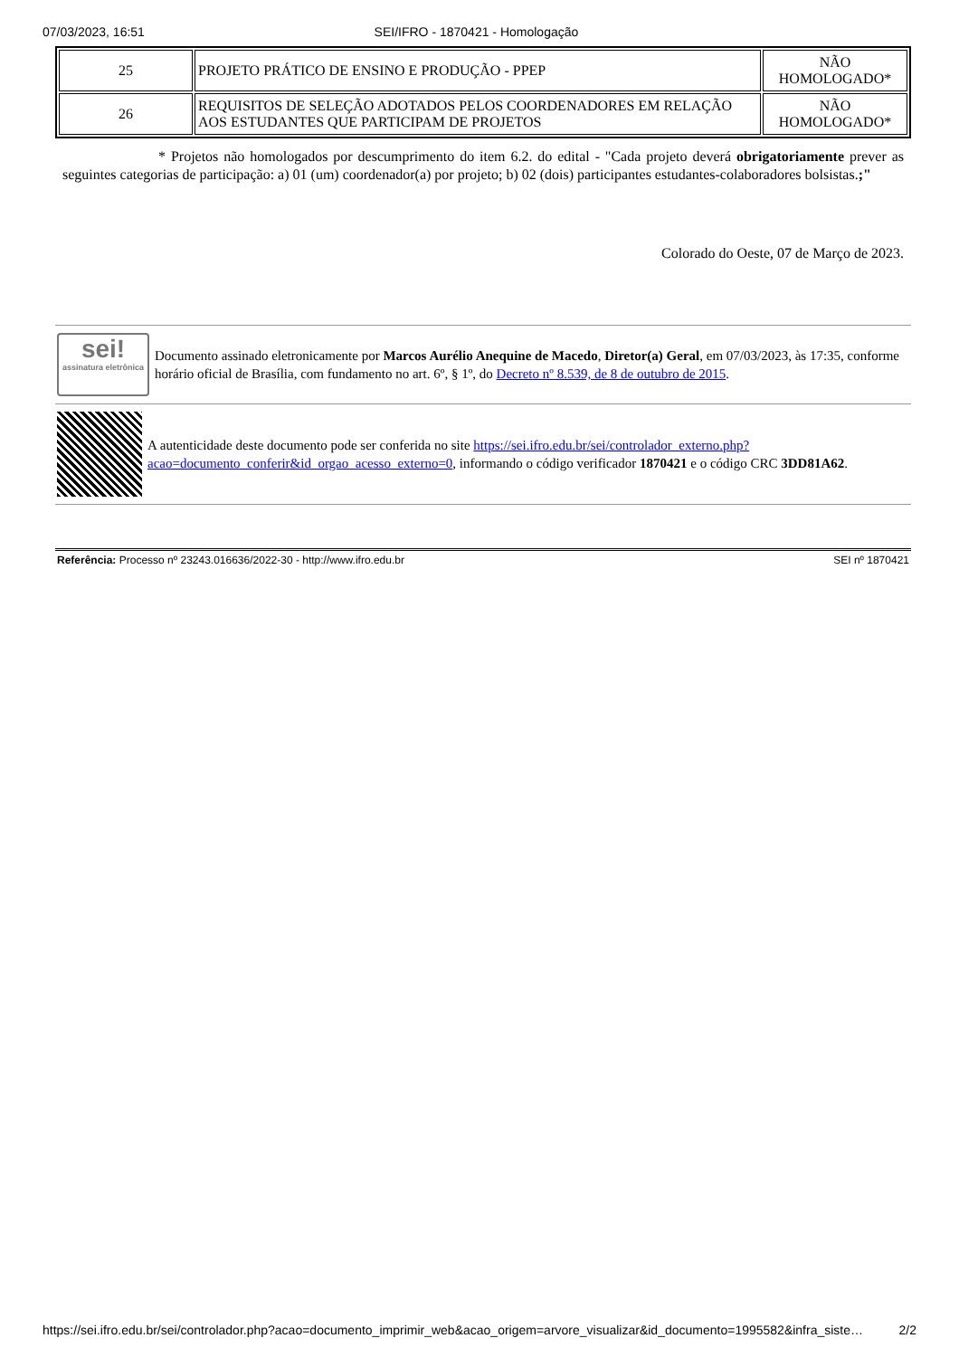07/03/2023, 16:51 SEI/IFRO - 1870421 - Homologação
| 25 | PROJETO PRÁTICO DE ENSINO E PRODUÇÃO - PPEP | NÃO HOMOLOGADO* |
| 26 | REQUISITOS DE SELEÇÃO ADOTADOS PELOS COORDENADORES EM RELAÇÃO AOS ESTUDANTES QUE PARTICIPAM DE PROJETOS | NÃO HOMOLOGADO* |
* Projetos não homologados por descumprimento do item 6.2. do edital - "Cada projeto deverá obrigatoriamente prever as seguintes categorias de participação: a) 01 (um) coordenador(a) por projeto; b) 02 (dois) participantes estudantes-colaboradores bolsistas.;"
Colorado do Oeste, 07 de Março de 2023.
sei!
assinatura eletrônica
Documento assinado eletronicamente por Marcos Aurélio Anequine de Macedo, Diretor(a) Geral, em 07/03/2023, às 17:35, conforme horário oficial de Brasília, com fundamento no art. 6º, § 1º, do Decreto nº 8.539, de 8 de outubro de 2015.
A autenticidade deste documento pode ser conferida no site https://sei.ifro.edu.br/sei/controlador_externo.php?acao=documento_conferir&id_orgao_acesso_externo=0, informando o código verificador 1870421 e o código CRC 3DD81A62.
Referência: Processo nº 23243.016636/2022-30 - http://www.ifro.edu.br SEI nº 1870421
https://sei.ifro.edu.br/sei/controlador.php?acao=documento_imprimir_web&acao_origem=arvore_visualizar&id_documento=1995582&infra_siste… 2/2